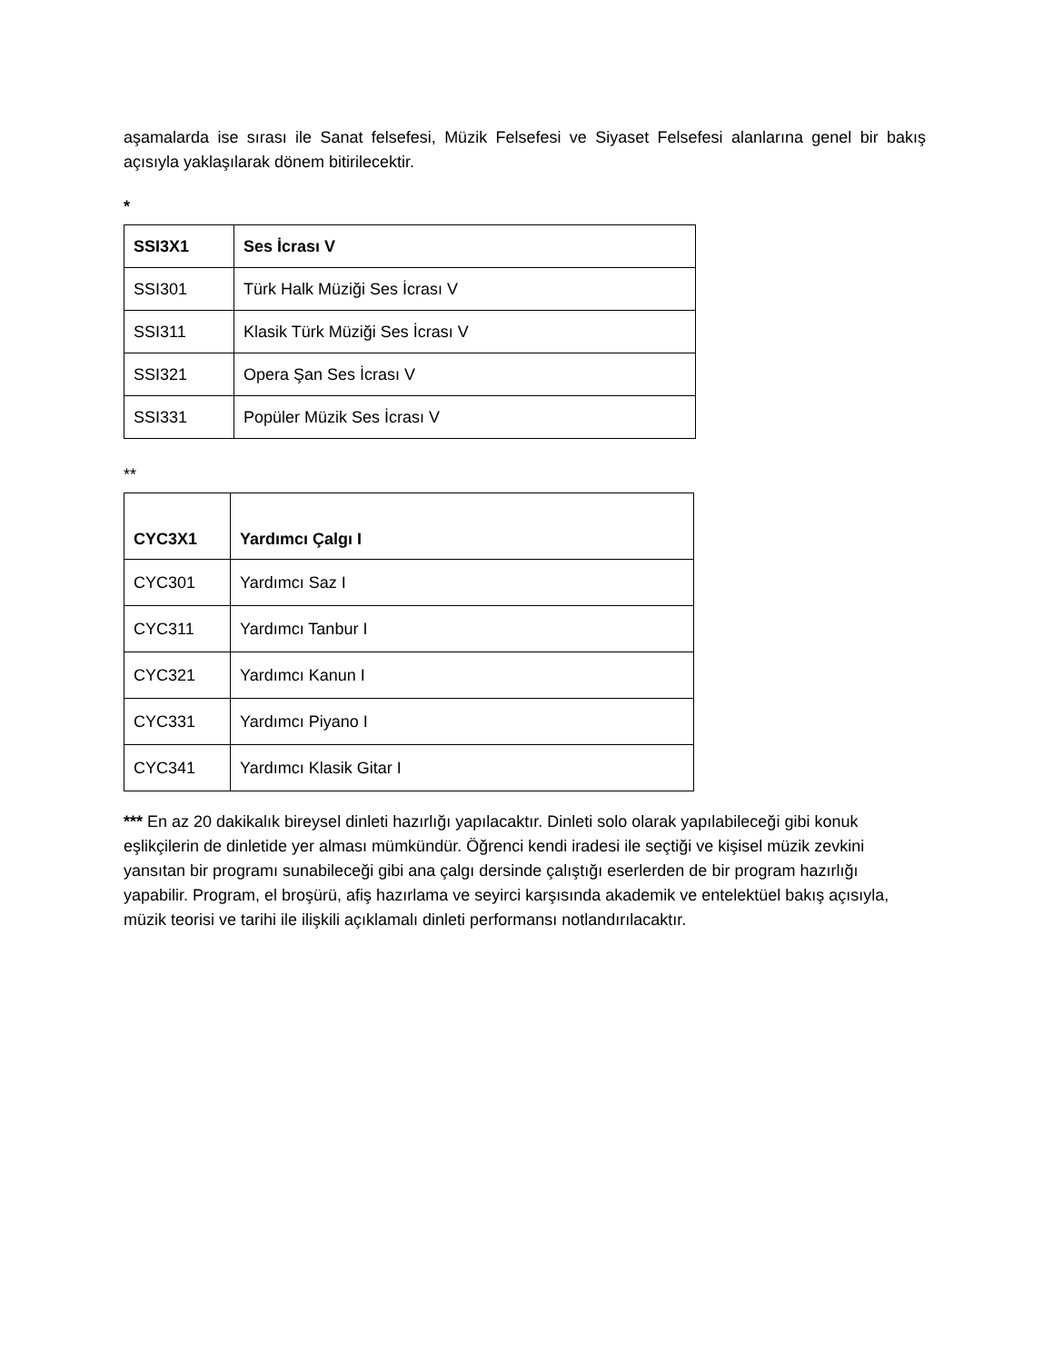aşamalarda ise sırası ile Sanat felsefesi, Müzik Felsefesi ve Siyaset Felsefesi alanlarına genel bir bakış açısıyla yaklaşılarak dönem bitirilecektir.
*
| SSI3X1 | Ses İcrası V |
| SSI301 | Türk Halk Müziği Ses İcrası V |
| SSI311 | Klasik Türk Müziği Ses İcrası V |
| SSI321 | Opera Şan Ses İcrası V |
| SSI331 | Popüler Müzik Ses İcrası V |
**
| CYC3X1 | Yardımcı Çalgı I |
| CYC301 | Yardımcı Saz I |
| CYC311 | Yardımcı Tanbur I |
| CYC321 | Yardımcı Kanun I |
| CYC331 | Yardımcı Piyano I |
| CYC341 | Yardımcı Klasik Gitar I |
*** En az 20 dakikalık bireysel dinleti hazırlığı yapılacaktır. Dinleti solo olarak yapılabileceği gibi konuk eşlikçilerin de dinletide yer alması mümkündür. Öğrenci kendi iradesi ile seçtiği ve kişisel müzik zevkini yansıtan bir programı sunabileceği gibi ana çalgı dersinde çalıştığı eserlerden de bir program hazırlığı yapabilir. Program, el broşürü, afiş hazırlama ve seyirci karşısında akademik ve entelektüel bakış açısıyla, müzik teorisi ve tarihi ile ilişkili açıklamalı dinleti performansı notlandırılacaktır.